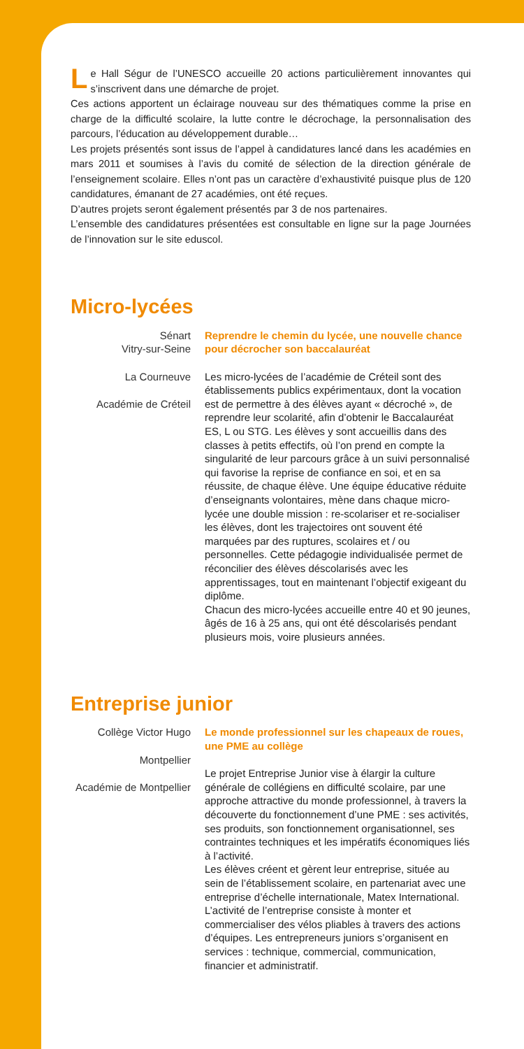Le Hall Ségur de l’UNESCO accueille 20 actions particulièrement innovantes qui s’inscrivent dans une démarche de projet.
Ces actions apportent un éclairage nouveau sur des thématiques comme la prise en charge de la difficulté scolaire, la lutte contre le décrochage, la personnalisation des parcours, l’éducation au développement durable…
Les projets présentés sont issus de l’appel à candidatures lancé dans les académies en mars 2011 et soumises à l’avis du comité de sélection de la direction générale de l’enseignement scolaire. Elles n’ont pas un caractère d’exhaustivité puisque plus de 120 candidatures, émanant de 27 académies, ont été reçues.
D’autres projets seront également présentés par 3 de nos partenaires.
L’ensemble des candidatures présentées est consultable en ligne sur la page Journées de l’innovation sur le site eduscol.
Micro-lycées
Sénart
Vitry-sur-Seine
La Courneuve
Académie de Créteil
Reprendre le chemin du lycée, une nouvelle chance pour décrocher son baccalauréat
Les micro-lycées de l’académie de Créteil sont des établissements publics expérimentaux, dont la vocation est de permettre à des élèves ayant « décroché », de reprendre leur scolarité, afin d’obtenir le Baccalauréat ES, L ou STG. Les élèves y sont accueillis dans des classes à petits effectifs, où l’on prend en compte la singularité de leur parcours grâce à un suivi personnalisé qui favorise la reprise de confiance en soi, et en sa réussite, de chaque élève. Une équipe éducative réduite d’enseignants volontaires, mène dans chaque micro-lycée une double mission : re-scolariser et re-socialiser les élèves, dont les trajectoires ont souvent été marquées par des ruptures, scolaires et / ou personnelles. Cette pédagogie individualisée permet de réconcilier des élèves déscolarisés avec les apprentissages, tout en maintenant l’objectif exigeant du diplôme.
Chacun des micro-lycées accueille entre 40 et 90 jeunes, âgés de 16 à 25 ans, qui ont été déscolarisés pendant plusieurs mois, voire plusieurs années.
Entreprise junior
Collège Victor Hugo
Montpellier
Académie de Montpellier
Le monde professionnel sur les chapeaux de roues, une PME au collège
Le projet Entreprise Junior vise à élargir la culture générale de collégiens en difficulté scolaire, par une approche attractive du monde professionnel, à travers la découverte du fonctionnement d’une PME : ses activités, ses produits, son fonctionnement organisationnel, ses contraintes techniques et les impératifs économiques liés à l’activité.
Les élèves créent et gèrent leur entreprise, située au sein de l’établissement scolaire, en partenariat avec une entreprise d’échelle internationale, Matex International. L’activité de l’entreprise consiste à monter et commercialiser des vélos pliables à travers des actions d’équipes. Les entrepreneurs juniors s’organisent en services : technique, commercial, communication, financier et administratif.